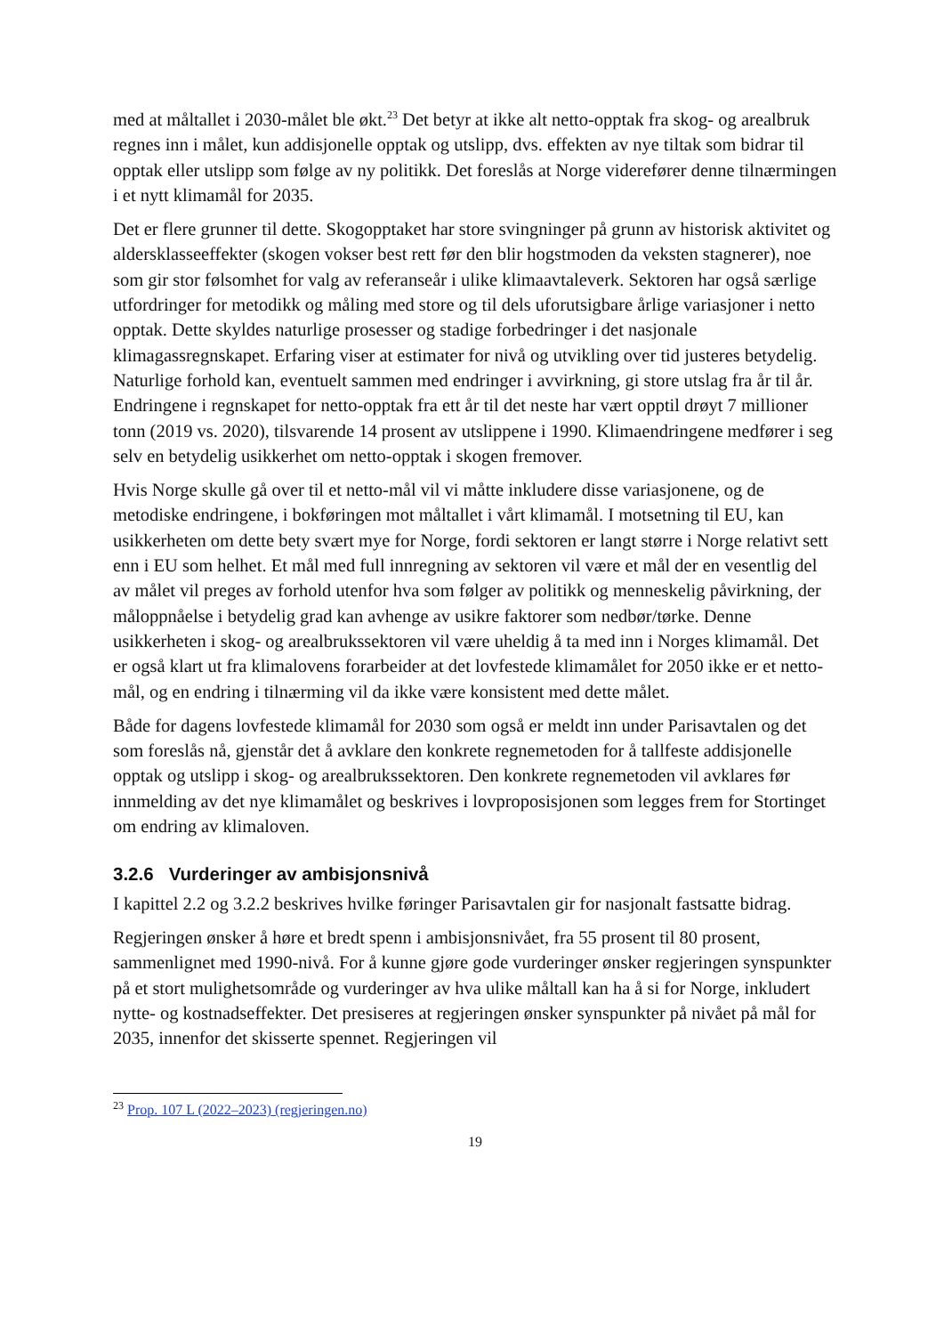med at måltallet i 2030-målet ble økt.<sup>23</sup> Det betyr at ikke alt netto-opptak fra skog- og arealbruk regnes inn i målet, kun addisjonelle opptak og utslipp, dvs. effekten av nye tiltak som bidrar til opptak eller utslipp som følge av ny politikk. Det foreslås at Norge viderefører denne tilnærmingen i et nytt klimamål for 2035.
Det er flere grunner til dette. Skogopptaket har store svingninger på grunn av historisk aktivitet og aldersklasseeffekter (skogen vokser best rett før den blir hogstmoden da veksten stagnerer), noe som gir stor følsomhet for valg av referanseår i ulike klimaavtaleverk. Sektoren har også særlige utfordringer for metodikk og måling med store og til dels uforutsigbare årlige variasjoner i netto opptak. Dette skyldes naturlige prosesser og stadige forbedringer i det nasjonale klimagassregnskapet. Erfaring viser at estimater for nivå og utvikling over tid justeres betydelig. Naturlige forhold kan, eventuelt sammen med endringer i avvirkning, gi store utslag fra år til år. Endringene i regnskapet for netto-opptak fra ett år til det neste har vært opptil drøyt 7 millioner tonn (2019 vs. 2020), tilsvarende 14 prosent av utslippene i 1990. Klimaendringene medfører i seg selv en betydelig usikkerhet om netto-opptak i skogen fremover.
Hvis Norge skulle gå over til et netto-mål vil vi måtte inkludere disse variasjonene, og de metodiske endringene, i bokføringen mot måltallet i vårt klimamål. I motsetning til EU, kan usikkerheten om dette bety svært mye for Norge, fordi sektoren er langt større i Norge relativt sett enn i EU som helhet. Et mål med full innregning av sektoren vil være et mål der en vesentlig del av målet vil preges av forhold utenfor hva som følger av politikk og menneskelig påvirkning, der måloppnåelse i betydelig grad kan avhenge av usikre faktorer som nedbør/tørke. Denne usikkerheten i skog- og arealbrukssektoren vil være uheldig å ta med inn i Norges klimamål. Det er også klart ut fra klimalovens forarbeider at det lovfestede klimamålet for 2050 ikke er et netto-mål, og en endring i tilnærming vil da ikke være konsistent med dette målet.
Både for dagens lovfestede klimamål for 2030 som også er meldt inn under Parisavtalen og det som foreslås nå, gjenstår det å avklare den konkrete regnemetoden for å tallfeste addisjonelle opptak og utslipp i skog- og arealbrukssektoren. Den konkrete regnemetoden vil avklares før innmelding av det nye klimamålet og beskrives i lovproposisjonen som legges frem for Stortinget om endring av klimaloven.
3.2.6 Vurderinger av ambisjonsnivå
I kapittel 2.2 og 3.2.2 beskrives hvilke føringer Parisavtalen gir for nasjonalt fastsatte bidrag.
Regjeringen ønsker å høre et bredt spenn i ambisjonsnivået, fra 55 prosent til 80 prosent, sammenlignet med 1990-nivå. For å kunne gjøre gode vurderinger ønsker regjeringen synspunkter på et stort mulighetsområde og vurderinger av hva ulike måltall kan ha å si for Norge, inkludert nytte- og kostnadseffekter. Det presiseres at regjeringen ønsker synspunkter på nivået på mål for 2035, innenfor det skisserte spennet. Regjeringen vil
<sup>23</sup> Prop. 107 L (2022–2023) (regjeringen.no)
19